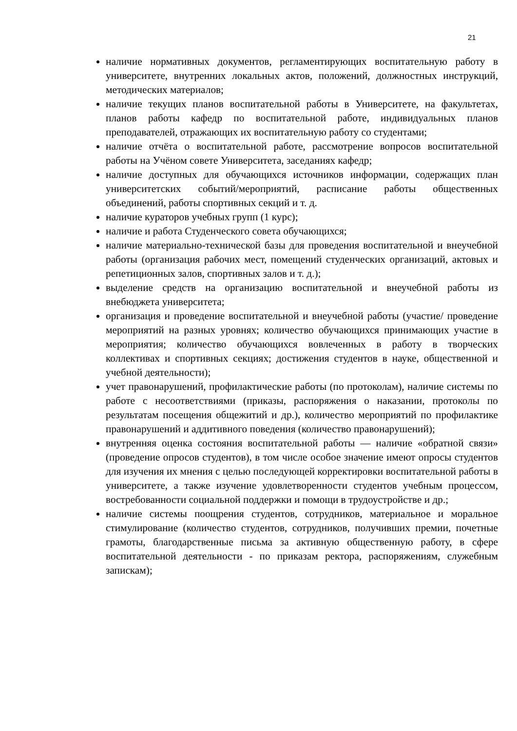21
наличие нормативных документов, регламентирующих воспитательную работу в университете, внутренних локальных актов, положений, должностных инструкций, методических материалов;
наличие текущих планов воспитательной работы в Университете, на факультетах, планов работы кафедр по воспитательной работе, индивидуальных планов преподавателей, отражающих их воспитательную работу со студентами;
наличие отчёта о воспитательной работе, рассмотрение вопросов воспитательной работы на Учёном совете Университета, заседаниях кафедр;
наличие доступных для обучающихся источников информации, содержащих план университетских событий/мероприятий, расписание работы общественных объединений, работы спортивных секций и т. д.
наличие кураторов учебных групп (1 курс);
наличие и работа Студенческого совета обучающихся;
наличие материально-технической базы для проведения воспитательной и внеучебной работы (организация рабочих мест, помещений студенческих организаций, актовых и репетиционных залов, спортивных залов и т. д.);
выделение средств на организацию воспитательной и внеучебной работы из внебюджета университета;
организация и проведение воспитательной и внеучебной работы (участие/ проведение мероприятий на разных уровнях; количество обучающихся принимающих участие в мероприятия; количество обучающихся вовлеченных в работу в творческих коллективах и спортивных секциях; достижения студентов в науке, общественной и учебной деятельности);
учет правонарушений, профилактические работы (по протоколам), наличие системы по работе с несоответствиями (приказы, распоряжения о наказании, протоколы по результатам посещения общежитий и др.), количество мероприятий по профилактике правонарушений и аддитивного поведения (количество правонарушений);
внутренняя оценка состояния воспитательной работы — наличие «обратной связи» (проведение опросов студентов), в том числе особое значение имеют опросы студентов для изучения их мнения с целью последующей корректировки воспитательной работы в университете, а также изучение удовлетворенности студентов учебным процессом, востребованности социальной поддержки и помощи в трудоустройстве и др.;
наличие системы поощрения студентов, сотрудников, материальное и моральное стимулирование (количество студентов, сотрудников, получивших премии, почетные грамоты, благодарственные письма за активную общественную работу, в сфере воспитательной деятельности - по приказам ректора, распоряжениям, служебным запискам);